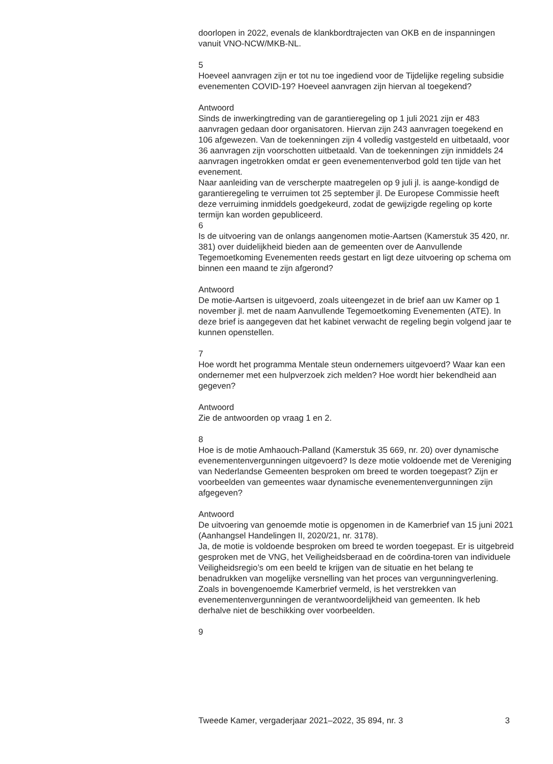doorlopen in 2022, evenals de klankbordtrajecten van OKB en de inspanningen vanuit VNO-NCW/MKB-NL.
5
Hoeveel aanvragen zijn er tot nu toe ingediend voor de Tijdelijke regeling subsidie evenementen COVID-19? Hoeveel aanvragen zijn hiervan al toegekend?
Antwoord
Sinds de inwerkingtreding van de garantieregeling op 1 juli 2021 zijn er 483 aanvragen gedaan door organisatoren. Hiervan zijn 243 aanvragen toegekend en 106 afgewezen. Van de toekenningen zijn 4 volledig vastgesteld en uitbetaald, voor 36 aanvragen zijn voorschotten uitbetaald. Van de toekenningen zijn inmiddels 24 aanvragen ingetrokken omdat er geen evenementenverbod gold ten tijde van het evenement.
Naar aanleiding van de verscherpte maatregelen op 9 juli jl. is aange-kondigd de garantieregeling te verruimen tot 25 september jl. De Europese Commissie heeft deze verruiming inmiddels goedgekeurd, zodat de gewijzigde regeling op korte termijn kan worden gepubliceerd.
6
Is de uitvoering van de onlangs aangenomen motie-Aartsen (Kamerstuk 35 420, nr. 381) over duidelijkheid bieden aan de gemeenten over de Aanvullende Tegemoetkoming Evenementen reeds gestart en ligt deze uitvoering op schema om binnen een maand te zijn afgerond?
Antwoord
De motie-Aartsen is uitgevoerd, zoals uiteengezet in de brief aan uw Kamer op 1 november jl. met de naam Aanvullende Tegemoetkoming Evenementen (ATE). In deze brief is aangegeven dat het kabinet verwacht de regeling begin volgend jaar te kunnen openstellen.
7
Hoe wordt het programma Mentale steun ondernemers uitgevoerd? Waar kan een ondernemer met een hulpverzoek zich melden? Hoe wordt hier bekendheid aan gegeven?
Antwoord
Zie de antwoorden op vraag 1 en 2.
8
Hoe is de motie Amhaouch-Palland (Kamerstuk 35 669, nr. 20) over dynamische evenementenvergunningen uitgevoerd? Is deze motie voldoende met de Vereniging van Nederlandse Gemeenten besproken om breed te worden toegepast? Zijn er voorbeelden van gemeentes waar dynamische evenementenvergunningen zijn afgegeven?
Antwoord
De uitvoering van genoemde motie is opgenomen in de Kamerbrief van 15 juni 2021 (Aanhangsel Handelingen II, 2020/21, nr. 3178).
Ja, de motie is voldoende besproken om breed te worden toegepast. Er is uitgebreid gesproken met de VNG, het Veiligheidsberaad en de coördina-toren van individuele Veiligheidsregio’s om een beeld te krijgen van de situatie en het belang te benadrukken van mogelijke versnelling van het proces van vergunningverlening.
Zoals in bovengenoemde Kamerbrief vermeld, is het verstrekken van evenementenvergunningen de verantwoordelijkheid van gemeenten. Ik heb derhalve niet de beschikking over voorbeelden.
9
Tweede Kamer, vergaderjaar 2021–2022, 35 894, nr. 3 3